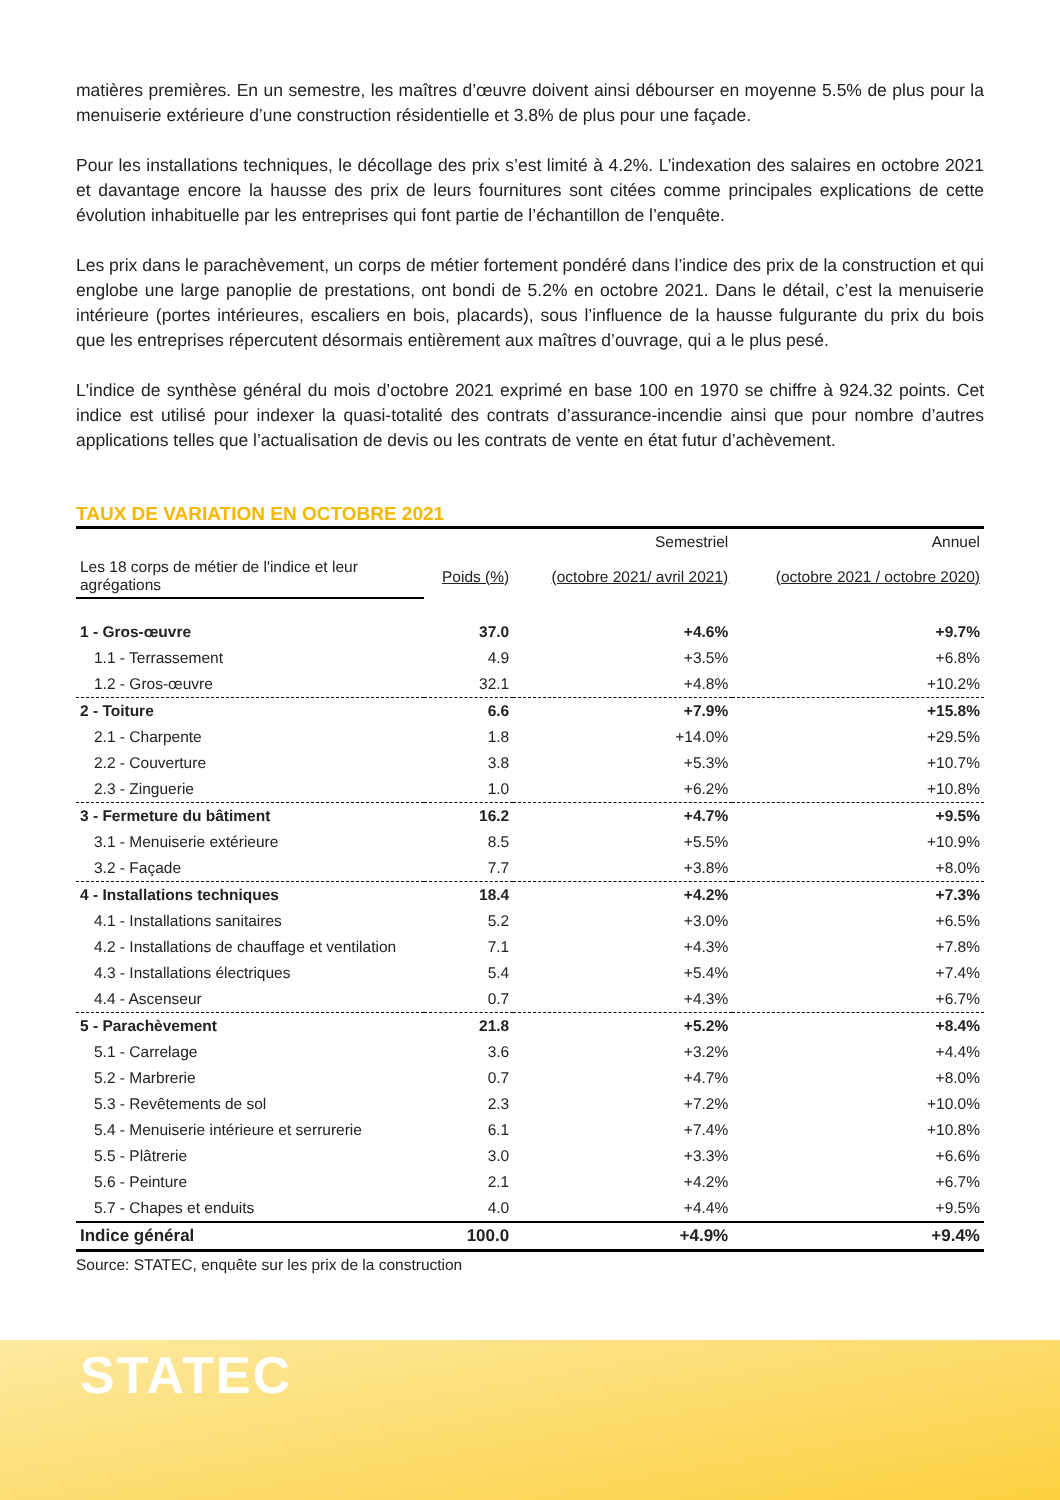matières premières. En un semestre, les maîtres d’œuvre doivent ainsi débourser en moyenne 5.5% de plus pour la menuiserie extérieure d’une construction résidentielle et 3.8% de plus pour une façade.
Pour les installations techniques, le décollage des prix s’est limité à 4.2%. L’indexation des salaires en octobre 2021 et davantage encore la hausse des prix de leurs fournitures sont citées comme principales explications de cette évolution inhabituelle par les entreprises qui font partie de l’échantillon de l’enquête.
Les prix dans le parachèvement, un corps de métier fortement pondéré dans l’indice des prix de la construction et qui englobe une large panoplie de prestations, ont bondi de 5.2% en octobre 2021. Dans le détail, c’est la menuiserie intérieure (portes intérieures, escaliers en bois, placards), sous l’influence de la hausse fulgurante du prix du bois que les entreprises répercutent désormais entièrement aux maîtres d’ouvrage, qui a le plus pesé.
L'indice de synthèse général du mois d’octobre 2021 exprimé en base 100 en 1970 se chiffre à 924.32 points. Cet indice est utilisé pour indexer la quasi-totalité des contrats d’assurance-incendie ainsi que pour nombre d’autres applications telles que l’actualisation de devis ou les contrats de vente en état futur d’achèvement.
TAUX DE VARIATION EN OCTOBRE 2021
| | | Semestriel | Annuel |
| --- | --- | --- | --- |
| Les 18 corps de métier de l'indice et leur agrégations | Poids (%) | (octobre 2021/ avril 2021) | (octobre 2021 / octobre 2020) |
| 1 - Gros-œuvre | 37.0 | +4.6% | +9.7% |
| 1.1 - Terrassement | 4.9 | +3.5% | +6.8% |
| 1.2 - Gros-œuvre | 32.1 | +4.8% | +10.2% |
| 2 - Toiture | 6.6 | +7.9% | +15.8% |
| 2.1 - Charpente | 1.8 | +14.0% | +29.5% |
| 2.2 - Couverture | 3.8 | +5.3% | +10.7% |
| 2.3 - Zinguerie | 1.0 | +6.2% | +10.8% |
| 3 - Fermeture du bâtiment | 16.2 | +4.7% | +9.5% |
| 3.1 - Menuiserie extérieure | 8.5 | +5.5% | +10.9% |
| 3.2 - Façade | 7.7 | +3.8% | +8.0% |
| 4 - Installations techniques | 18.4 | +4.2% | +7.3% |
| 4.1 - Installations sanitaires | 5.2 | +3.0% | +6.5% |
| 4.2 - Installations de chauffage et ventilation | 7.1 | +4.3% | +7.8% |
| 4.3 - Installations électriques | 5.4 | +5.4% | +7.4% |
| 4.4 - Ascenseur | 0.7 | +4.3% | +6.7% |
| 5 - Parachèvement | 21.8 | +5.2% | +8.4% |
| 5.1 - Carrelage | 3.6 | +3.2% | +4.4% |
| 5.2 - Marbrerie | 0.7 | +4.7% | +8.0% |
| 5.3 - Revêtements de sol | 2.3 | +7.2% | +10.0% |
| 5.4 - Menuiserie intérieure et serrurerie | 6.1 | +7.4% | +10.8% |
| 5.5 - Plâtrerie | 3.0 | +3.3% | +6.6% |
| 5.6 - Peinture | 2.1 | +4.2% | +6.7% |
| 5.7 - Chapes et enduits | 4.0 | +4.4% | +9.5% |
| Indice général | 100.0 | +4.9% | +9.4% |
Source: STATEC, enquête sur les prix de la construction
STATEC